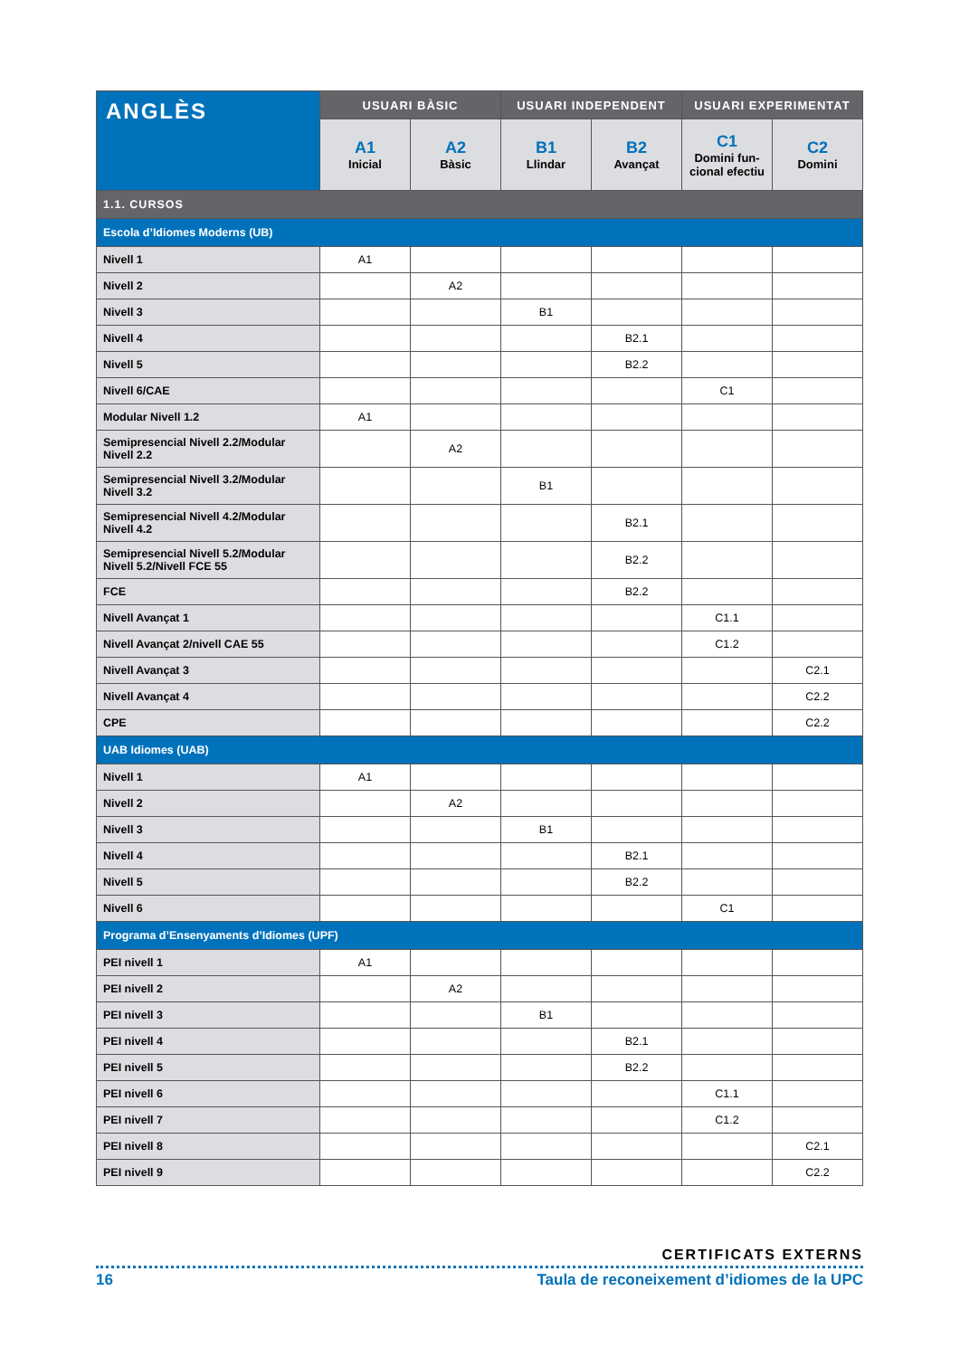| ANGLÈS | USUARI BÀSIC | | USUARI INDEPENDENT | | USUARI EXPERIMENTAT | |
| --- | --- | --- | --- | --- | --- | --- |
| | A1 Inicial | A2 Bàsic | B1 Llindar | B2 Avançat | C1 Domini fun- cional efectiu | C2 Domini |
| 1.1. CURSOS | | | | | | |
| Escola d’Idiomes Moderns (UB) | | | | | | |
| Nivell 1 | A1 | | | | | |
| Nivell 2 | | A2 | | | | |
| Nivell 3 | | | B1 | | | |
| Nivell 4 | | | | B2.1 | | |
| Nivell 5 | | | | B2.2 | | |
| Nivell 6/CAE | | | | | C1 | |
| Modular Nivell 1.2 | A1 | | | | | |
| Semipresencial Nivell 2.2/Modular Nivell 2.2 | | A2 | | | | |
| Semipresencial Nivell 3.2/Modular Nivell 3.2 | | | B1 | | | |
| Semipresencial Nivell 4.2/Modular Nivell 4.2 | | | | B2.1 | | |
| Semipresencial Nivell 5.2/Modular Nivell 5.2/Nivell FCE 55 | | | | B2.2 | | |
| FCE | | | | B2.2 | | |
| Nivell Avançat 1 | | | | | C1.1 | |
| Nivell Avançat 2/nivell CAE 55 | | | | | C1.2 | |
| Nivell Avançat 3 | | | | | | C2.1 |
| Nivell Avançat 4 | | | | | | C2.2 |
| CPE | | | | | | C2.2 |
| UAB Idiomes (UAB) | | | | | | |
| Nivell 1 | A1 | | | | | |
| Nivell 2 | | A2 | | | | |
| Nivell 3 | | | B1 | | | |
| Nivell 4 | | | | B2.1 | | |
| Nivell 5 | | | | B2.2 | | |
| Nivell 6 | | | | | C1 | |
| Programa d’Ensenyaments d’Idiomes (UPF) | | | | | | |
| PEI nivell 1 | A1 | | | | | |
| PEI nivell 2 | | A2 | | | | |
| PEI nivell 3 | | | B1 | | | |
| PEI nivell 4 | | | | B2.1 | | |
| PEI nivell 5 | | | | B2.2 | | |
| PEI nivell 6 | | | | | C1.1 | |
| PEI nivell 7 | | | | | C1.2 | |
| PEI nivell 8 | | | | | | C2.1 |
| PEI nivell 9 | | | | | | C2.2 |
CERTIFICATS EXTERNS
16 Taula de reconeixement d’idiomes de la UPC